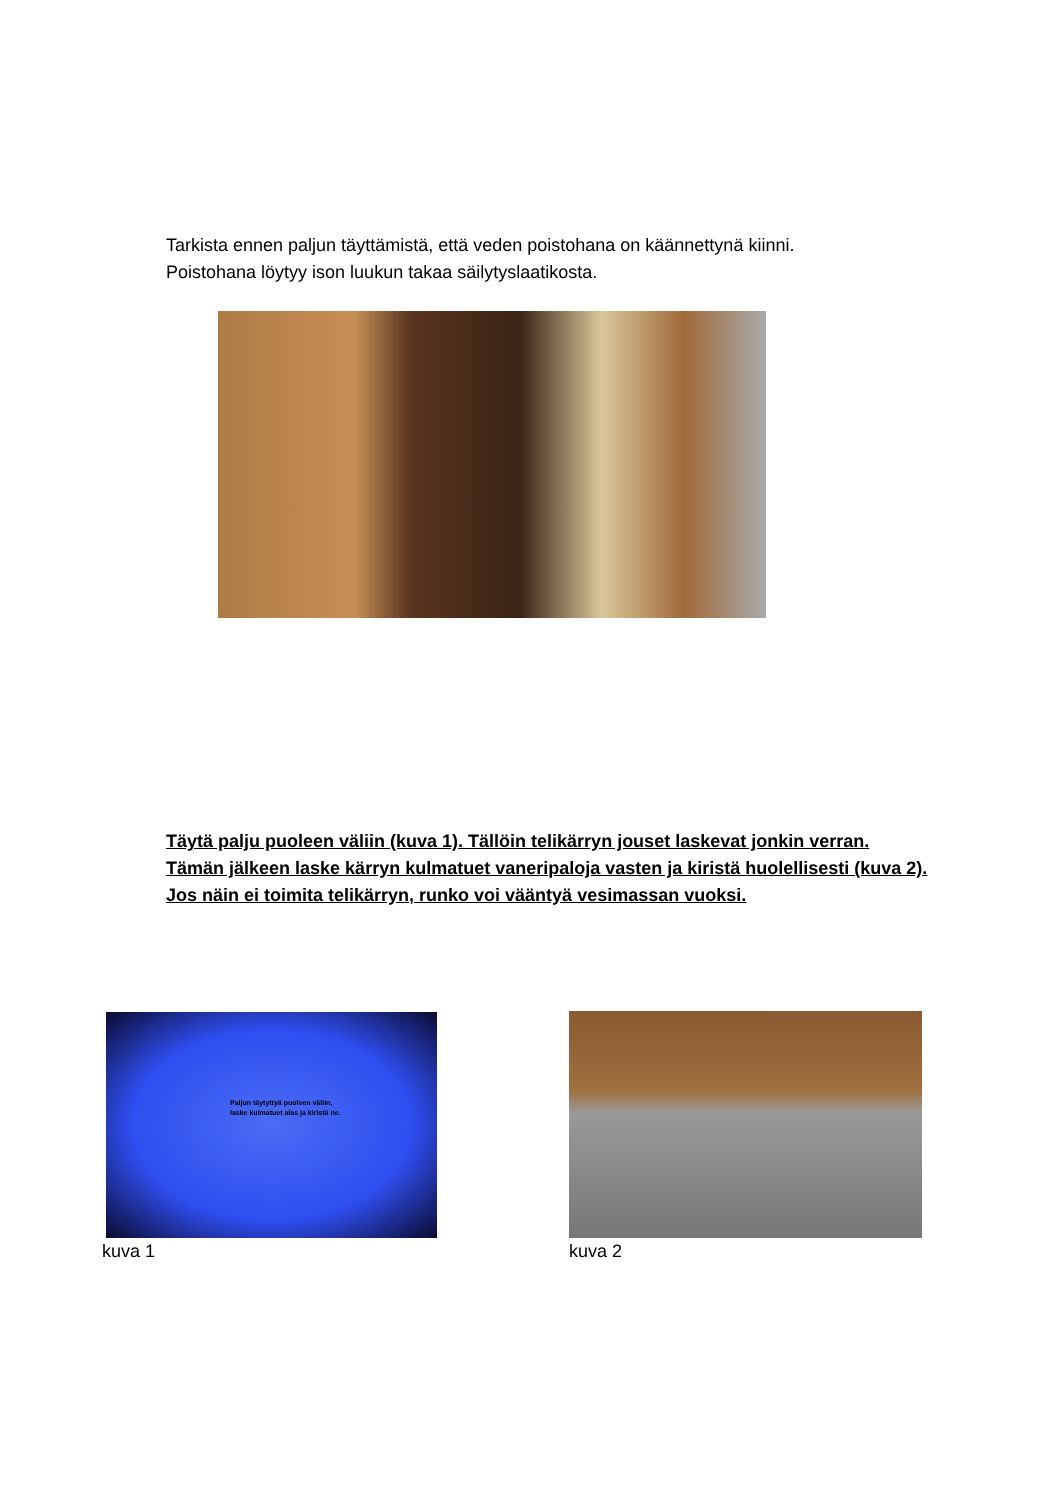Tarkista ennen paljun täyttämistä, että veden poistohana on käännettynä kiinni.
Poistohana löytyy ison luukun takaa säilytyslaatikosta.
Täytä palju puoleen väliin (kuva 1). Tällöin telikärryn jouset laskevat jonkin verran.
Tämän jälkeen laske kärryn kulmatuet vaneripaloja vasten ja kiristä huolellisesti (kuva 2).
Jos näin ei toimita telikärryn, runko voi vääntyä vesimassan vuoksi.
Paljun täytyttyä puoleen väliin,
laske kulmatuet alas ja kiristä ne.
kuva 1 kuva 2